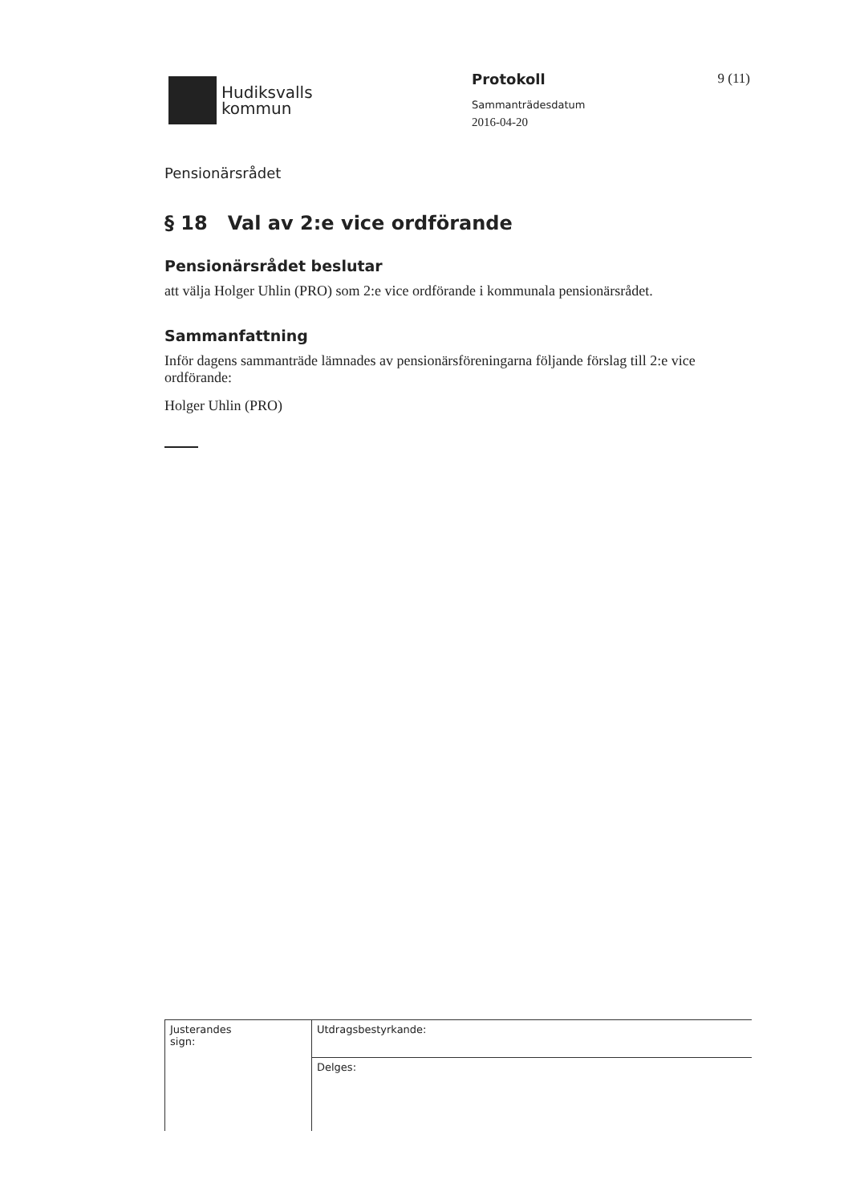Hudiksvalls
kommun
Protokoll
Sammanträdesdatum
2016-04-20
9 (11)
Pensionärsrådet
§ 18 Val av 2:e vice ordförande
Pensionärsrådet beslutar
att välja Holger Uhlin (PRO) som 2:e vice ordförande i kommunala pensionärsrådet.
Sammanfattning
Inför dagens sammanträde lämnades av pensionärsföreningarna följande förslag till 2:e vice ordförande:
Holger Uhlin (PRO)
| Justerandes sign: | Utdragsbestyrkande: |
| | Delges: |